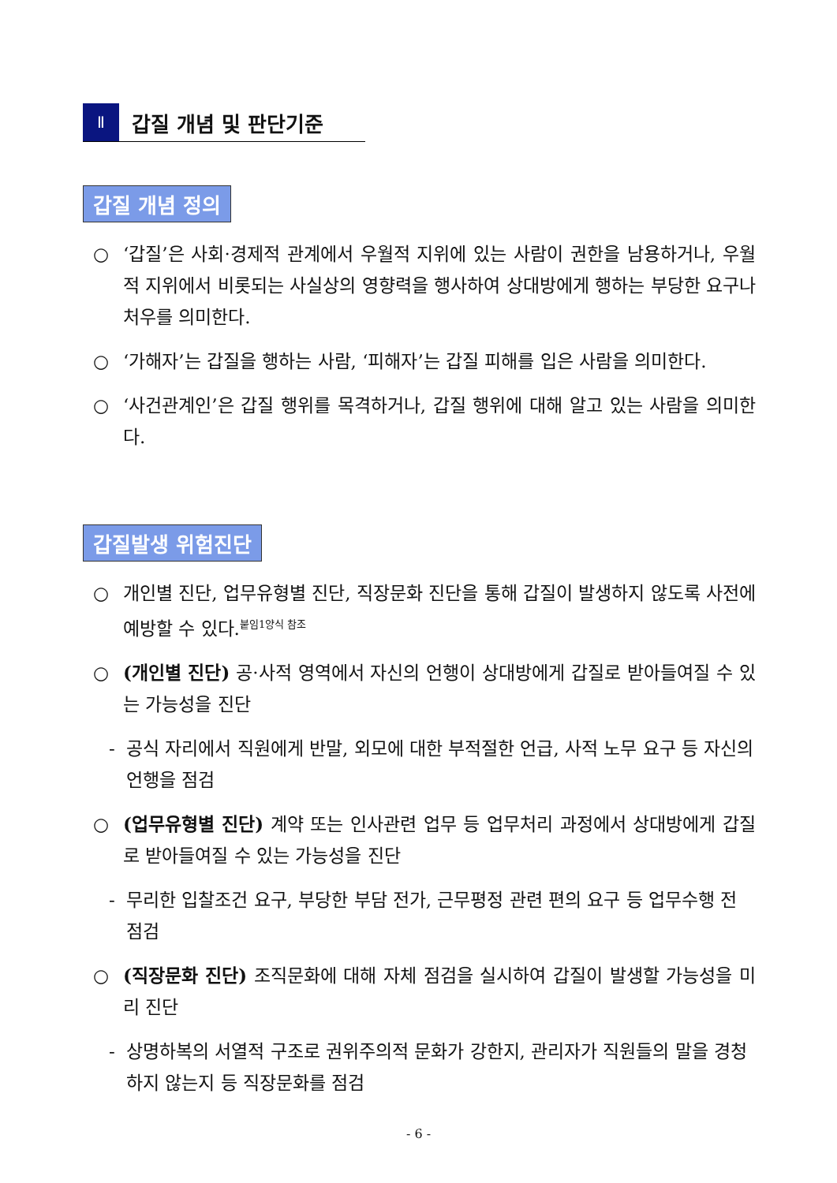Ⅱ
갑질 개념 및 판단기준
갑질 개념 정의
○ ‘갑질’은 사회·경제적 관계에서 우월적 지위에 있는 사람이 권한을 남용하거나, 우월적 지위에서 비롯되는 사실상의 영향력을 행사하여 상대방에게 행하는 부당한 요구나 처우를 의미한다.
○ ‘가해자’는 갑질을 행하는 사람, ‘피해자’는 갑질 피해를 입은 사람을 의미한다.
○ ‘사건관계인’은 갑질 행위를 목격하거나, 갑질 행위에 대해 알고 있는 사람을 의미한다.
갑질발생 위험진단
○ 개인별 진단, 업무유형별 진단, 직장문화 진단을 통해 갑질이 발생하지 않도록 사전에 예방할 수 있다.<sup>붙임1양식 참조</sup>
○ (개인별 진단) 공·사적 영역에서 자신의 언행이 상대방에게 갑질로 받아들여질 수 있는 가능성을 진단
- 공식 자리에서 직원에게 반말, 외모에 대한 부적절한 언급, 사적 노무 요구 등 자신의 언행을 점검
○ (업무유형별 진단) 계약 또는 인사관련 업무 등 업무처리 과정에서 상대방에게 갑질로 받아들여질 수 있는 가능성을 진단
- 무리한 입찰조건 요구, 부당한 부담 전가, 근무평정 관련 편의 요구 등 업무수행 전 점검
○ (직장문화 진단) 조직문화에 대해 자체 점검을 실시하여 갑질이 발생할 가능성을 미리 진단
- 상명하복의 서열적 구조로 권위주의적 문화가 강한지, 관리자가 직원들의 말을 경청하지 않는지 등 직장문화를 점검
- 6 -